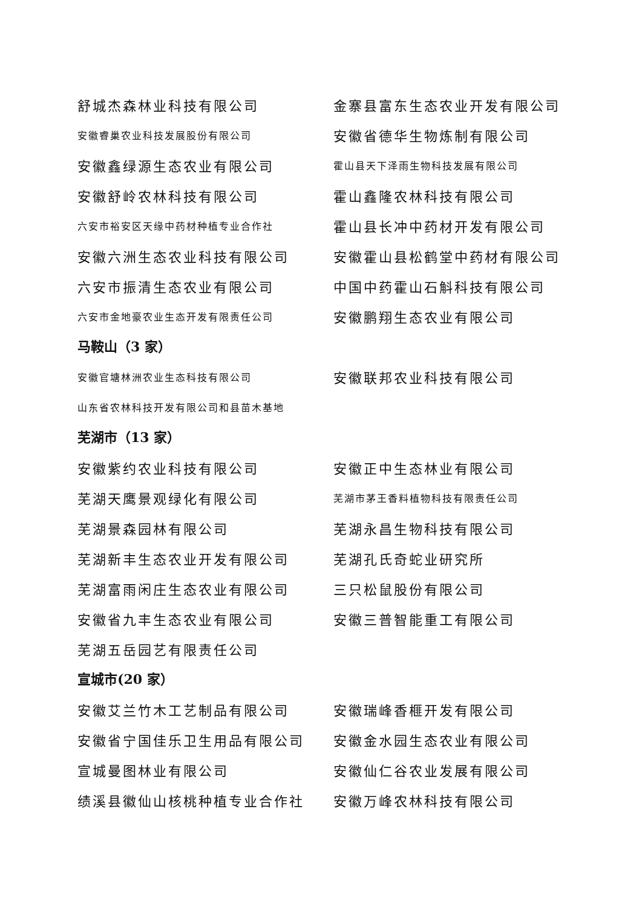舒城杰森林业科技有限公司 金寨县富东生态农业开发有限公司
安徽睿巢农业科技发展股份有限公司
安徽省德华生物炼制有限公司
安徽鑫绿源生态农业有限公司
霍山县天下泽雨生物科技发展有限公司
安徽舒岭农林科技有限公司 霍山鑫隆农林科技有限公司
六安市裕安区天缘中药材种植专业合作社
霍山县长冲中药材开发有限公司
安徽六洲生态农业科技有限公司 安徽霍山县松鹤堂中药材有限公司
六安市振清生态农业有限公司 中国中药霍山石斛科技有限公司
六安市金地豪农业生态开发有限责任公司
安徽鹏翔生态农业有限公司
马鞍山（3 家）
安徽官塘林洲农业生态科技有限公司
安徽联邦农业科技有限公司
山东省农林科技开发有限公司和县苗木基地
芜湖市（13 家）
安徽紫约农业科技有限公司 安徽正中生态林业有限公司
芜湖天鹰景观绿化有限公司
芜湖市茅王香料植物科技有限责任公司
芜湖景森园林有限公司 芜湖永昌生物科技有限公司
芜湖新丰生态农业开发有限公司 芜湖孔氏奇蛇业研究所
芜湖富雨闲庄生态农业有限公司 三只松鼠股份有限公司
安徽省九丰生态农业有限公司 安徽三普智能重工有限公司
芜湖五岳园艺有限责任公司
宣城市(20 家）
安徽艾兰竹木工艺制品有限公司 安徽瑞峰香榧开发有限公司
安徽省宁国佳乐卫生用品有限公司 安徽金水园生态农业有限公司
宣城曼图林业有限公司 安徽仙仁谷农业发展有限公司
绩溪县徽仙山核桃种植专业合作社 安徽万峰农林科技有限公司